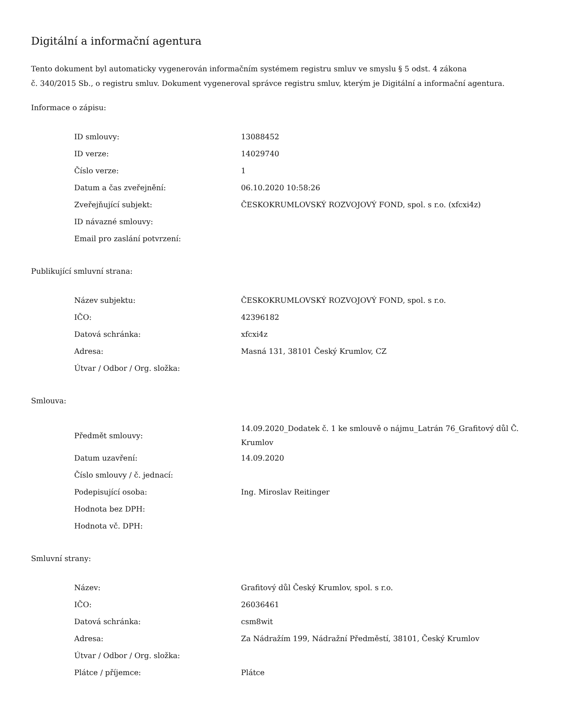Digitální a informační agentura
Tento dokument byl automaticky vygenerován informačním systémem registru smluv ve smyslu § 5 odst. 4 zákona
č. 340/2015 Sb., o registru smluv. Dokument vygeneroval správce registru smluv, kterým je Digitální a informační agentura.
Informace o zápisu:
| ID smlouvy: | 13088452 |
| ID verze: | 14029740 |
| Číslo verze: | 1 |
| Datum a čas zveřejnění: | 06.10.2020 10:58:26 |
| Zveřejňující subjekt: | ČESKOKRUMLOVSKÝ ROZVOJOVÝ FOND, spol. s r.o. (xfcxi4z) |
| ID návazné smlouvy: | |
| Email pro zaslání potvrzení: | |
Publikující smluvní strana:
| Název subjektu: | ČESKOKRUMLOVSKÝ ROZVOJOVÝ FOND, spol. s r.o. |
| IČO: | 42396182 |
| Datová schránka: | xfcxi4z |
| Adresa: | Masná 131, 38101 Český Krumlov, CZ |
| Útvar / Odbor / Org. složka: | |
Smlouva:
| Předmět smlouvy: | 14.09.2020_Dodatek č. 1 ke smlouvě o nájmu_Latrán 76_Grafitový důl Č. Krumlov |
| Datum uzavření: | 14.09.2020 |
| Číslo smlouvy / č. jednací: | |
| Podepisující osoba: | Ing. Miroslav Reitinger |
| Hodnota bez DPH: | |
| Hodnota vč. DPH: | |
Smluvní strany:
| Název: | Grafitový důl Český Krumlov, spol. s r.o. |
| IČO: | 26036461 |
| Datová schránka: | csm8wit |
| Adresa: | Za Nádražím 199, Nádražní Předměstí, 38101, Český Krumlov |
| Útvar / Odbor / Org. složka: | |
| Plátce / příjemce: | Plátce |